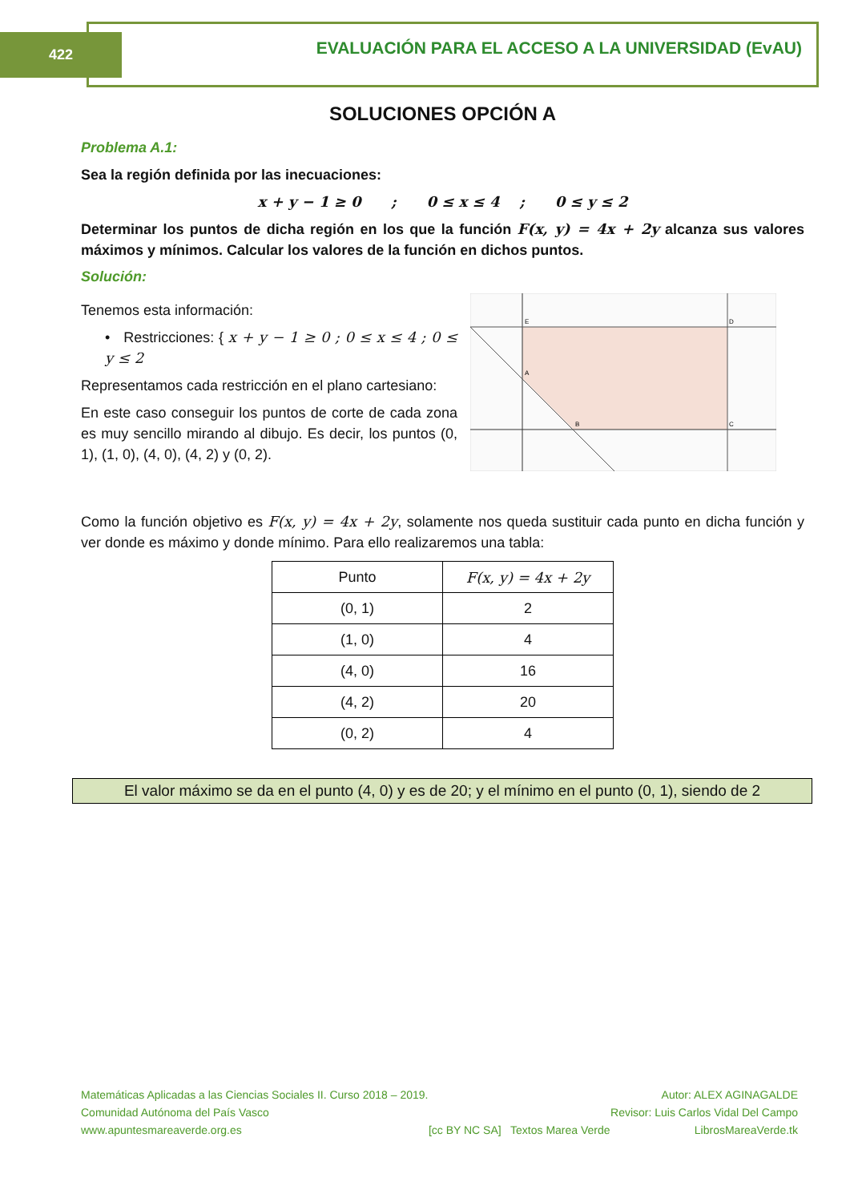422
EVALUACIÓN PARA EL ACCESO A LA UNIVERSIDAD (EvAU)
SOLUCIONES OPCIÓN A
Problema A.1:
Sea la región definida por las inecuaciones:
x + y − 1 ≥ 0 ; 0 ≤ x ≤ 4 ; 0 ≤ y ≤ 2
Determinar los puntos de dicha región en los que la función F(x, y) = 4x + 2y alcanza sus valores máximos y mínimos. Calcular los valores de la función en dichos puntos.
Solución:
Tenemos esta información:
• Restricciones: { x + y − 1 ≥ 0 ; 0 ≤ x ≤ 4 ; 0 ≤ y ≤ 2
Representamos cada restricción en el plano cartesiano:
En este caso conseguir los puntos de corte de cada zona es muy sencillo mirando al dibujo. Es decir, los puntos (0, 1), (1, 0), (4, 0), (4, 2) y (0, 2).
A
B
C
D
E
Como la función objetivo es F(x, y) = 4x + 2y, solamente nos queda sustituir cada punto en dicha función y ver donde es máximo y donde mínimo. Para ello realizaremos una tabla:
| Punto | F(x, y) = 4x + 2y |
| --- | --- |
| (0, 1) | 2 |
| (1, 0) | 4 |
| (4, 0) | 16 |
| (4, 2) | 20 |
| (0, 2) | 4 |
El valor máximo se da en el punto (4, 0) y es de 20; y el mínimo en el punto (0, 1), siendo de 2
Matemáticas Aplicadas a las Ciencias Sociales II. Curso 2018 – 2019.
Comunidad Autónoma del País Vasco
www.apuntesmareaverde.org.es
[cc BY NC SA] Textos Marea Verde
Autor: ALEX AGINAGALDE
Revisor: Luis Carlos Vidal Del Campo
LibrosMareaVerde.tk